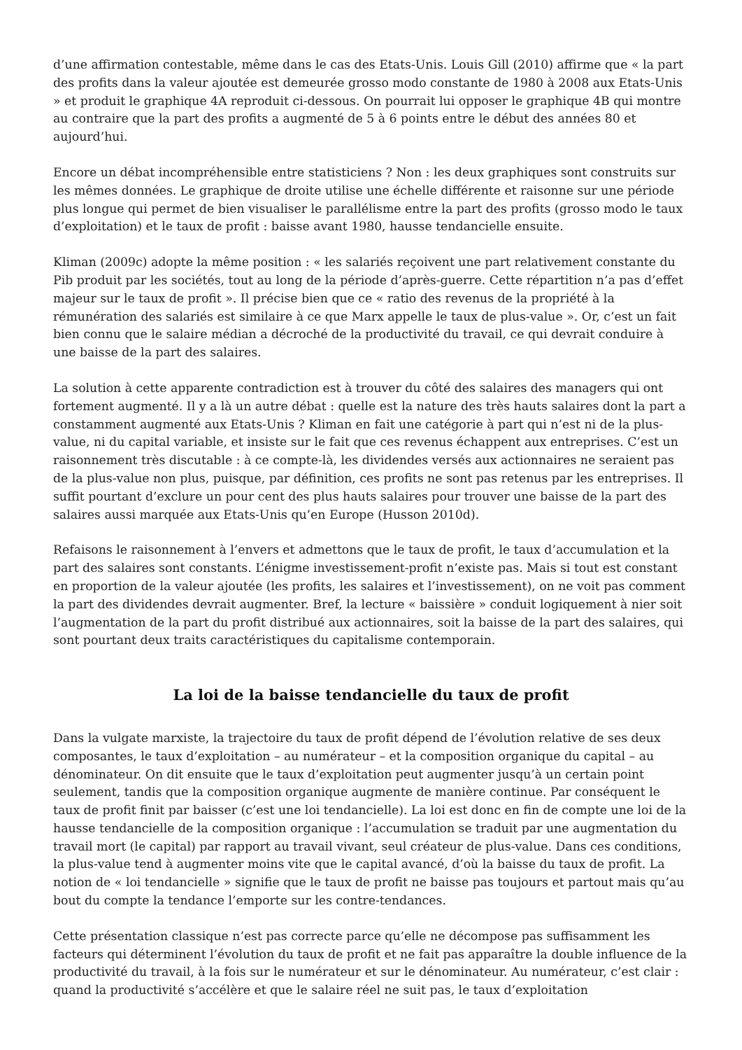d’une affirmation contestable, même dans le cas des Etats-Unis. Louis Gill (2010) affirme que « la part des profits dans la valeur ajoutée est demeurée grosso modo constante de 1980 à 2008 aux Etats-Unis » et produit le graphique 4A reproduit ci-dessous. On pourrait lui opposer le graphique 4B qui montre au contraire que la part des profits a augmenté de 5 à 6 points entre le début des années 80 et aujourd’hui.
Encore un débat incompréhensible entre statisticiens ? Non : les deux graphiques sont construits sur les mêmes données. Le graphique de droite utilise une échelle différente et raisonne sur une période plus longue qui permet de bien visualiser le parallélisme entre la part des profits (grosso modo le taux d’exploitation) et le taux de profit : baisse avant 1980, hausse tendancielle ensuite.
Kliman (2009c) adopte la même position : « les salariés reçoivent une part relativement constante du Pib produit par les sociétés, tout au long de la période d’après-guerre. Cette répartition n’a pas d’effet majeur sur le taux de profit ». Il précise bien que ce « ratio des revenus de la propriété à la rémunération des salariés est similaire à ce que Marx appelle le taux de plus-value ». Or, c’est un fait bien connu que le salaire médian a décroché de la productivité du travail, ce qui devrait conduire à une baisse de la part des salaires.
La solution à cette apparente contradiction est à trouver du côté des salaires des managers qui ont fortement augmenté. Il y a là un autre débat : quelle est la nature des très hauts salaires dont la part a constamment augmenté aux Etats-Unis ? Kliman en fait une catégorie à part qui n’est ni de la plus-value, ni du capital variable, et insiste sur le fait que ces revenus échappent aux entreprises. C’est un raisonnement très discutable : à ce compte-là, les dividendes versés aux actionnaires ne seraient pas de la plus-value non plus, puisque, par définition, ces profits ne sont pas retenus par les entreprises. Il suffit pourtant d’exclure un pour cent des plus hauts salaires pour trouver une baisse de la part des salaires aussi marquée aux Etats-Unis qu’en Europe (Husson 2010d).
Refaisons le raisonnement à l’envers et admettons que le taux de profit, le taux d’accumulation et la part des salaires sont constants. L’énigme investissement-profit n’existe pas. Mais si tout est constant en proportion de la valeur ajoutée (les profits, les salaires et l’investissement), on ne voit pas comment la part des dividendes devrait augmenter. Bref, la lecture « baissière » conduit logiquement à nier soit l’augmentation de la part du profit distribué aux actionnaires, soit la baisse de la part des salaires, qui sont pourtant deux traits caractéristiques du capitalisme contemporain.
La loi de la baisse tendancielle du taux de profit
Dans la vulgate marxiste, la trajectoire du taux de profit dépend de l’évolution relative de ses deux composantes, le taux d’exploitation – au numérateur – et la composition organique du capital – au dénominateur. On dit ensuite que le taux d’exploitation peut augmenter jusqu’à un certain point seulement, tandis que la composition organique augmente de manière continue. Par conséquent le taux de profit finit par baisser (c’est une loi tendancielle). La loi est donc en fin de compte une loi de la hausse tendancielle de la composition organique : l’accumulation se traduit par une augmentation du travail mort (le capital) par rapport au travail vivant, seul créateur de plus-value. Dans ces conditions, la plus-value tend à augmenter moins vite que le capital avancé, d’où la baisse du taux de profit. La notion de « loi tendancielle » signifie que le taux de profit ne baisse pas toujours et partout mais qu’au bout du compte la tendance l’emporte sur les contre-tendances.
Cette présentation classique n’est pas correcte parce qu’elle ne décompose pas suffisamment les facteurs qui déterminent l’évolution du taux de profit et ne fait pas apparaître la double influence de la productivité du travail, à la fois sur le numérateur et sur le dénominateur. Au numérateur, c’est clair : quand la productivité s’accélère et que le salaire réel ne suit pas, le taux d’exploitation